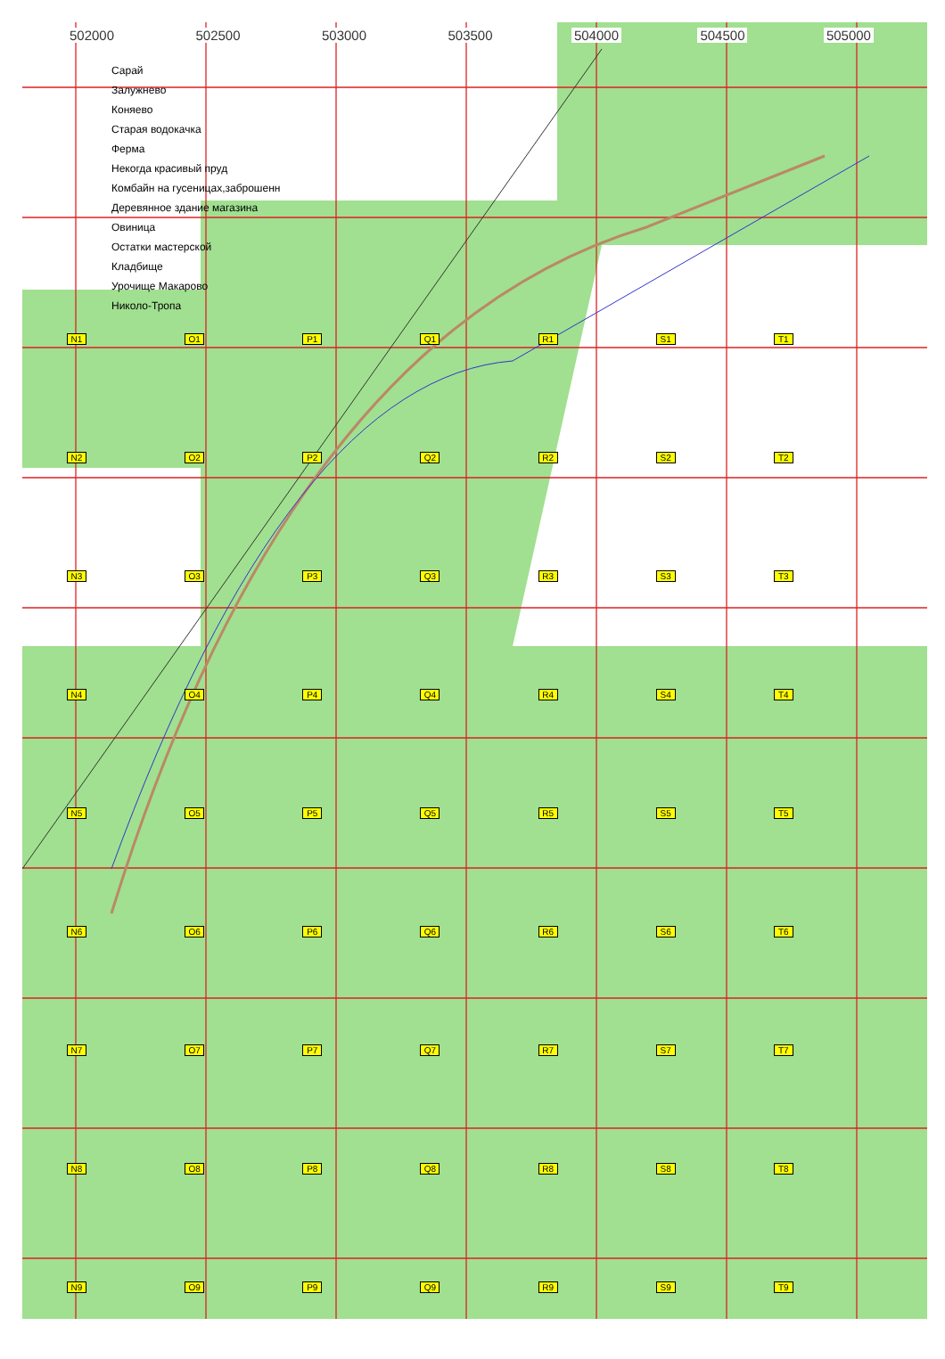502000 502500 503000 503500 504000 504500 505000
Сарай
Залужнево
Коняево
Старая водокачка
Ферма
Некогда красивый пруд
Комбайн на гусеницах,заброшенн
Деревянное здание магазина
Овиница
Остатки мастерской
Кладбище
Урочище Макарово
Николо-Тропа
N1 O1 P1 Q1 R1 S1 T1 N2 O2 P2 Q2 R2 S2 T2 N3 O3 P3 Q3 R3 S3 T3 N4 O4 P4 Q4 R4 S4 T4 N5 O5 P5 Q5 R5 S5 T5 N6 O6 P6 Q6 R6 S6 T6 N7 O7 P7 Q7 R7 S7 T7 N8 O8 P8 Q8 R8 S8 T8 N9 O9 P9 Q9 R9 S9 T9